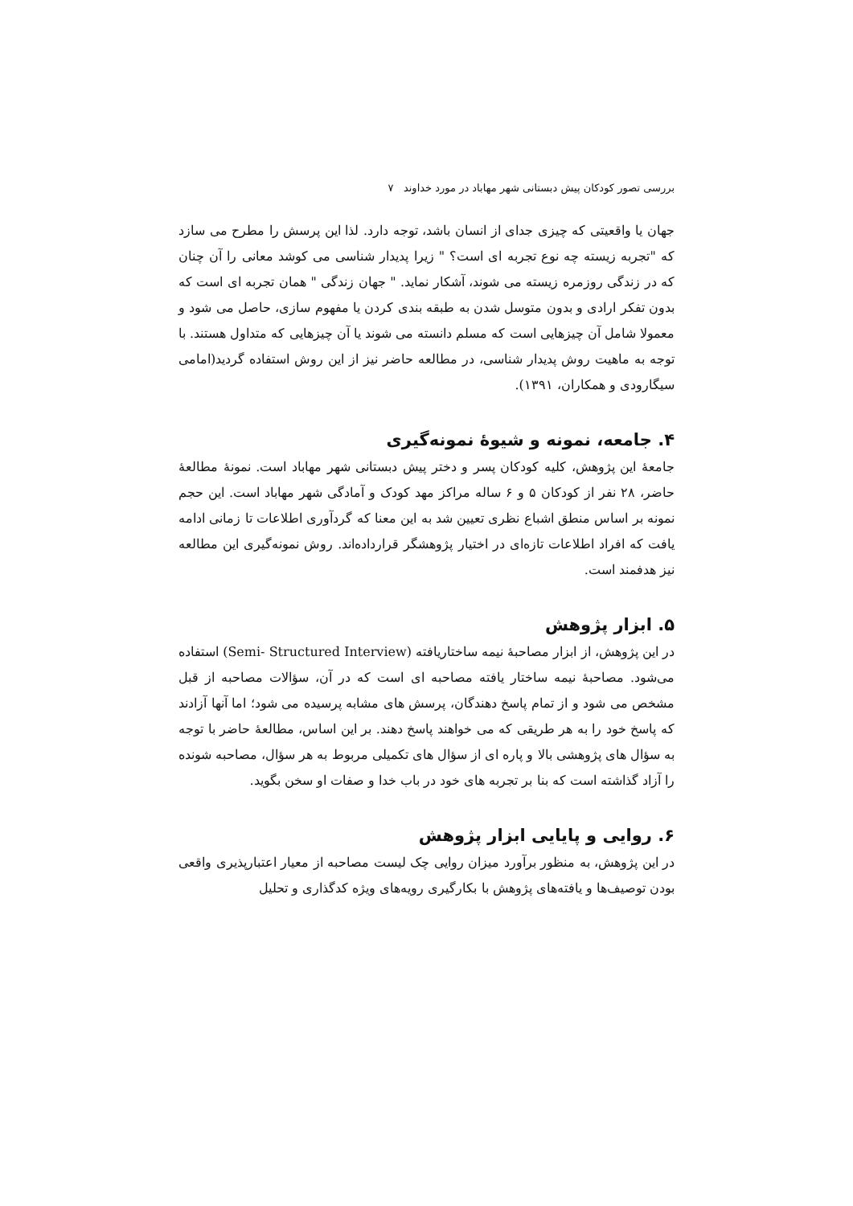بررسی تصور کودکان پیش دبستانی شهر مهاباد در مورد خداوند ۷
جهان یا واقعیتی که چیزی جدای از انسان باشد، توجه دارد. لذا این پرسش را مطرح می سازد که "تجربه زیسته چه نوع تجربه ای است؟ " زیرا پدیدار شناسی می کوشد معانی را آن چنان که در زندگی روزمره زیسته می شوند، آشکار نماید. " جهان زندگی " همان تجربه ای است که بدون تفکر ارادی و بدون متوسل شدن به طبقه بندی کردن یا مفهوم سازی، حاصل می شود و معمولا شامل آن چیزهایی است که مسلم دانسته می شوند یا آن چیزهایی که متداول هستند. با توجه به ماهیت روش پدیدار شناسی، در مطالعه حاضر نیز از این روش استفاده گردید(امامی سیگارودی و همکاران، ۱۳۹۱).
۴. جامعه، نمونه و شیوهٔ نمونه‌گیری
جامعهٔ این پژوهش، کلیه کودکان پسر و دختر پیش دبستانی شهر مهاباد است. نمونهٔ مطالعهٔ حاضر، ۲۸ نفر از کودکان ۵ و ۶ ساله مراکز مهد کودک و آمادگی شهر مهاباد است. این حجم نمونه بر اساس منطق اشباع نظری تعیین شد به این معنا که گردآوری اطلاعات تا زمانی ادامه یافت که افراد اطلاعات تازه‌ای در اختیار پژوهشگر قرارداده‌اند. روش نمونه‌گیری این مطالعه نیز هدفمند است.
۵. ابزار پژوهش
در این پژوهش، از ابزار مصاحبهٔ نیمه ساختاریافته (Semi- Structured Interview) استفاده می‌شود. مصاحبهٔ نیمه ساختار یافته مصاحبه ای است که در آن، سؤالات مصاحبه از قبل مشخص می شود و از تمام پاسخ دهندگان، پرسش های مشابه پرسیده می شود؛ اما آنها آزادند که پاسخ خود را به هر طریقی که می خواهند پاسخ دهند. بر این اساس، مطالعهٔ حاضر با توجه به سؤال های پژوهشی بالا و پاره ای از سؤال های تکمیلی مربوط به هر سؤال، مصاحبه شونده را آزاد گذاشته است که بنا بر تجربه های خود در باب خدا و صفات او سخن بگوید.
۶. روایی و پایایی ابزار پژوهش
در این پژوهش، به منظور برآورد میزان روایی چک لیست مصاحبه از معیار اعتبارپذیری واقعی بودن توصیف‌ها و یافته‌های پژوهش با بکارگیری رویه‌های ویژه کدگذاری و تحلیل